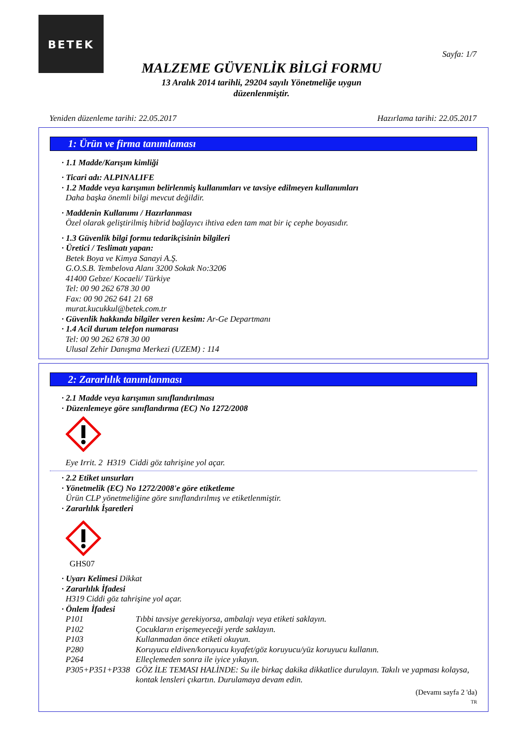BETEK
Sayfa: 1/7
MALZEME GÜVENLİK BİLGİ FORMU
13 Aralık 2014 tarihli, 29204 sayılı Yönetmeliğe uygun
düzenlenmiştir.
Yeniden düzenleme tarihi: 22.05.2017 Hazırlama tarihi: 22.05.2017
1: Ürün ve firma tanımlaması
· 1.1 Madde/Karışım kimliği
· Ticari adı: ALPINALIFE
· 1.2 Madde veya karışımın belirlenmiş kullanımları ve tavsiye edilmeyen kullanımları
Daha başka önemli bilgi mevcut değildir.
· Maddenin Kullanımı / Hazırlanması
Özel olarak geliştirilmiş hibrid bağlayıcı ihtiva eden tam mat bir iç cephe boyasıdır.
· 1.3 Güvenlik bilgi formu tedarikçisinin bilgileri
· Üretici / Teslimatı yapan:
Betek Boya ve Kimya Sanayi A.Ş.
G.O.S.B. Tembelova Alanı 3200 Sokak No:3206
41400 Gebze/ Kocaeli/ Türkiye
Tel: 00 90 262 678 30 00
Fax: 00 90 262 641 21 68
murat.kucukkul@betek.com.tr
· Güvenlik hakkında bilgiler veren kesim: Ar-Ge Departmanı
· 1.4 Acil durum telefon numarası
Tel: 00 90 262 678 30 00
Ulusal Zehir Danışma Merkezi (UZEM) : 114
2: Zararlılık tanımlanması
· 2.1 Madde veya karışımın sınıflandırılması
· Düzenlemeye göre sınıflandırma (EC) No 1272/2008
Eye Irrit. 2 H319 Ciddi göz tahrişine yol açar.
· 2.2 Etiket unsurları
· Yönetmelik (EC) No 1272/2008'e göre etiketleme
Ürün CLP yönetmeliğine göre sınıflandırılmış ve etiketlenmiştir.
· Zararlılık İşaretleri
GHS07
· Uyarı Kelimesi Dikkat
· Zararlılık İfadesi
H319 Ciddi göz tahrişine yol açar.
· Önlem İfadesi
P101 Tıbbi tavsiye gerekiyorsa, ambalajı veya etiketi saklayın.
P102 Çocukların erişemeyeceği yerde saklayın.
P103 Kullanmadan önce etiketi okuyun.
P280 Koruyucu eldiven/koruyucu kıyafet/göz koruyucu/yüz koruyucu kullanın.
P264 Elleçlemeden sonra ile iyice yıkayın.
P305+P351+P338 GÖZ İLE TEMASI HALİNDE: Su ile birkaç dakika dikkatlice durulayın. Takılı ve yapması kolaysa, kontak lensleri çıkartın. Durulamaya devam edin.
(Devamı sayfa 2 'da)
TR